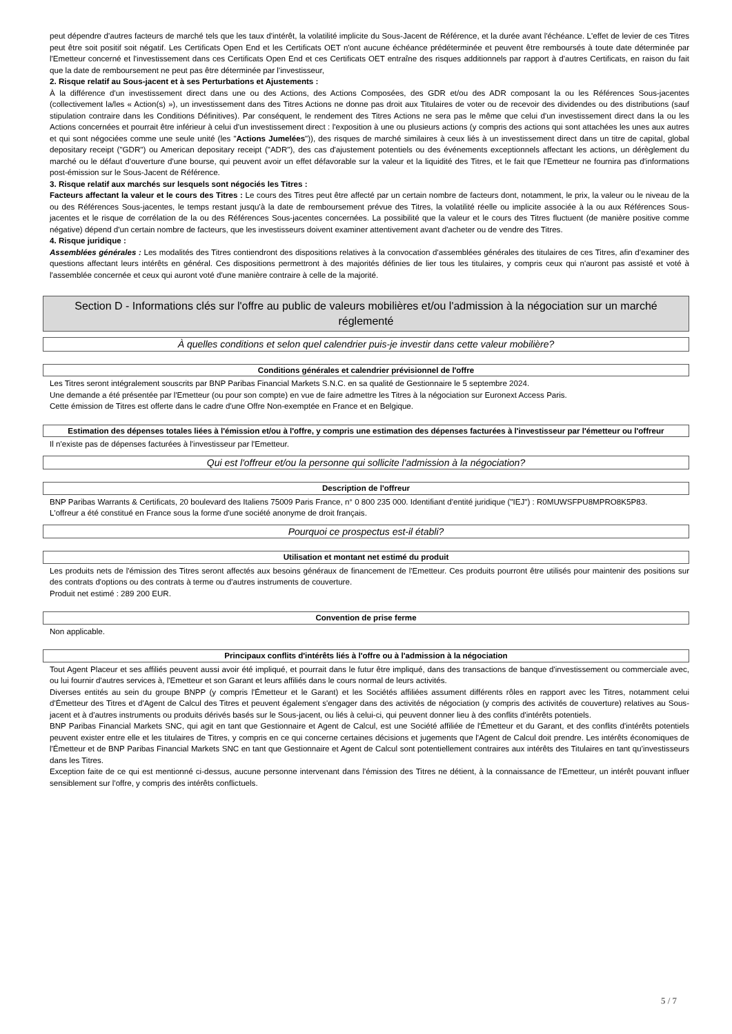peut dépendre d'autres facteurs de marché tels que les taux d'intérêt, la volatilité implicite du Sous-Jacent de Référence, et la durée avant l'échéance. L'effet de levier de ces Titres peut être soit positif soit négatif. Les Certificats Open End et les Certificats OET n'ont aucune échéance prédéterminée et peuvent être remboursés à toute date déterminée par l'Emetteur concerné et l'investissement dans ces Certificats Open End et ces Certificats OET entraîne des risques additionnels par rapport à d'autres Certificats, en raison du fait que la date de remboursement ne peut pas être déterminée par l'investisseur,
2. Risque relatif au Sous-jacent et à ses Perturbations et Ajustements :
À la différence d'un investissement direct dans une ou des Actions, des Actions Composées, des GDR et/ou des ADR composant la ou les Références Sous-jacentes (collectivement la/les « Action(s) »), un investissement dans des Titres Actions ne donne pas droit aux Titulaires de voter ou de recevoir des dividendes ou des distributions (sauf stipulation contraire dans les Conditions Définitives). Par conséquent, le rendement des Titres Actions ne sera pas le même que celui d'un investissement direct dans la ou les Actions concernées et pourrait être inférieur à celui d'un investissement direct : l'exposition à une ou plusieurs actions (y compris des actions qui sont attachées les unes aux autres et qui sont négociées comme une seule unité (les "Actions Jumelées")), des risques de marché similaires à ceux liés à un investissement direct dans un titre de capital, global depositary receipt ("GDR") ou American depositary receipt ("ADR"), des cas d'ajustement potentiels ou des événements exceptionnels affectant les actions, un dérèglement du marché ou le défaut d'ouverture d'une bourse, qui peuvent avoir un effet défavorable sur la valeur et la liquidité des Titres, et le fait que l'Emetteur ne fournira pas d'informations post-émission sur le Sous-Jacent de Référence.
3. Risque relatif aux marchés sur lesquels sont négociés les Titres :
Facteurs affectant la valeur et le cours des Titres : Le cours des Titres peut être affecté par un certain nombre de facteurs dont, notamment, le prix, la valeur ou le niveau de la ou des Références Sous-jacentes, le temps restant jusqu'à la date de remboursement prévue des Titres, la volatilité réelle ou implicite associée à la ou aux Références Sous-jacentes et le risque de corrélation de la ou des Références Sous-jacentes concernées. La possibilité que la valeur et le cours des Titres fluctuent (de manière positive comme négative) dépend d'un certain nombre de facteurs, que les investisseurs doivent examiner attentivement avant d'acheter ou de vendre des Titres.
4. Risque juridique :
Assemblées générales : Les modalités des Titres contiendront des dispositions relatives à la convocation d'assemblées générales des titulaires de ces Titres, afin d'examiner des questions affectant leurs intérêts en général. Ces dispositions permettront à des majorités définies de lier tous les titulaires, y compris ceux qui n'auront pas assisté et voté à l'assemblée concernée et ceux qui auront voté d'une manière contraire à celle de la majorité.
Section D - Informations clés sur l'offre au public de valeurs mobilières et/ou l'admission à la négociation sur un marché réglementé
À quelles conditions et selon quel calendrier puis-je investir dans cette valeur mobilière?
Conditions générales et calendrier prévisionnel de l'offre
Les Titres seront intégralement souscrits par BNP Paribas Financial Markets S.N.C. en sa qualité de Gestionnaire le 5 septembre 2024.
Une demande a été présentée par l'Emetteur (ou pour son compte) en vue de faire admettre les Titres à la négociation sur Euronext Access Paris.
Cette émission de Titres est offerte dans le cadre d'une Offre Non-exemptée en France et en Belgique.
Estimation des dépenses totales liées à l'émission et/ou à l'offre, y compris une estimation des dépenses facturées à l'investisseur par l'émetteur ou l'offreur
Il n'existe pas de dépenses facturées à l'investisseur par l'Emetteur.
Qui est l'offreur et/ou la personne qui sollicite l'admission à la négociation?
Description de l'offreur
BNP Paribas Warrants & Certificats, 20 boulevard des Italiens 75009 Paris France, n° 0 800 235 000. Identifiant d'entité juridique ("IEJ") : R0MUWSFPU8MPRO8K5P83.
L'offreur a été constitué en France sous la forme d'une société anonyme de droit français.
Pourquoi ce prospectus est-il établi?
Utilisation et montant net estimé du produit
Les produits nets de l'émission des Titres seront affectés aux besoins généraux de financement de l'Emetteur. Ces produits pourront être utilisés pour maintenir des positions sur des contrats d'options ou des contrats à terme ou d'autres instruments de couverture.
Produit net estimé : 289 200 EUR.
Convention de prise ferme
Non applicable.
Principaux conflits d'intérêts liés à l'offre ou à l'admission à la négociation
Tout Agent Placeur et ses affiliés peuvent aussi avoir été impliqué, et pourrait dans le futur être impliqué, dans des transactions de banque d'investissement ou commerciale avec, ou lui fournir d'autres services à, l'Emetteur et son Garant et leurs affiliés dans le cours normal de leurs activités.
Diverses entités au sein du groupe BNPP (y compris l'Émetteur et le Garant) et les Sociétés affiliées assument différents rôles en rapport avec les Titres, notamment celui d'Émetteur des Titres et d'Agent de Calcul des Titres et peuvent également s'engager dans des activités de négociation (y compris des activités de couverture) relatives au Sous-jacent et à d'autres instruments ou produits dérivés basés sur le Sous-jacent, ou liés à celui-ci, qui peuvent donner lieu à des conflits d'intérêts potentiels.
BNP Paribas Financial Markets SNC, qui agit en tant que Gestionnaire et Agent de Calcul, est une Société affiliée de l'Émetteur et du Garant, et des conflits d'intérêts potentiels peuvent exister entre elle et les titulaires de Titres, y compris en ce qui concerne certaines décisions et jugements que l'Agent de Calcul doit prendre. Les intérêts économiques de l'Émetteur et de BNP Paribas Financial Markets SNC en tant que Gestionnaire et Agent de Calcul sont potentiellement contraires aux intérêts des Titulaires en tant qu'investisseurs dans les Titres.
Exception faite de ce qui est mentionné ci-dessus, aucune personne intervenant dans l'émission des Titres ne détient, à la connaissance de l'Emetteur, un intérêt pouvant influer sensiblement sur l'offre, y compris des intérêts conflictuels.
5 / 7